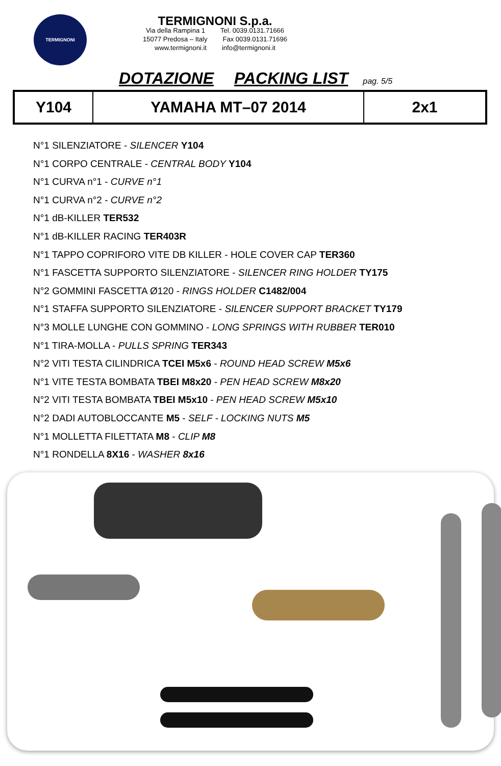TERMIGNONI
TERMIGNONI S.p.a.
Via della Rampina 1 Tel. 0039.0131.71666
15077 Predosa – Italy Fax 0039.0131.71696
www.termignoni.it info@termignoni.it
DOTAZIONE PACKING LIST pag. 5/5
| Y104 | YAMAHA MT–07 2014 | 2x1 |
N°1 SILENZIATORE - SILENCER Y104
N°1 CORPO CENTRALE - CENTRAL BODY Y104
N°1 CURVA n°1 - CURVE n°1
N°1 CURVA n°2 - CURVE n°2
N°1 dB-KILLER TER532
N°1 dB-KILLER RACING TER403R
N°1 TAPPO COPRIFORO VITE DB KILLER - HOLE COVER CAP TER360
N°1 FASCETTA SUPPORTO SILENZIATORE - SILENCER RING HOLDER TY175
N°2 GOMMINI FASCETTA Ø120 - RINGS HOLDER C1482/004
N°1 STAFFA SUPPORTO SILENZIATORE - SILENCER SUPPORT BRACKET TY179
N°3 MOLLE LUNGHE CON GOMMINO - LONG SPRINGS WITH RUBBER TER010
N°1 TIRA-MOLLA - PULLS SPRING TER343
N°2 VITI TESTA CILINDRICA TCEI M5x6 - ROUND HEAD SCREW M5x6
N°1 VITE TESTA BOMBATA TBEI M8x20 - PEN HEAD SCREW M8x20
N°2 VITI TESTA BOMBATA TBEI M5x10 - PEN HEAD SCREW M5x10
N°2 DADI AUTOBLOCCANTE M5 - SELF - LOCKING NUTS M5
N°1 MOLLETTA FILETTATA M8 - CLIP M8
N°1 RONDELLA 8X16 - WASHER 8x16